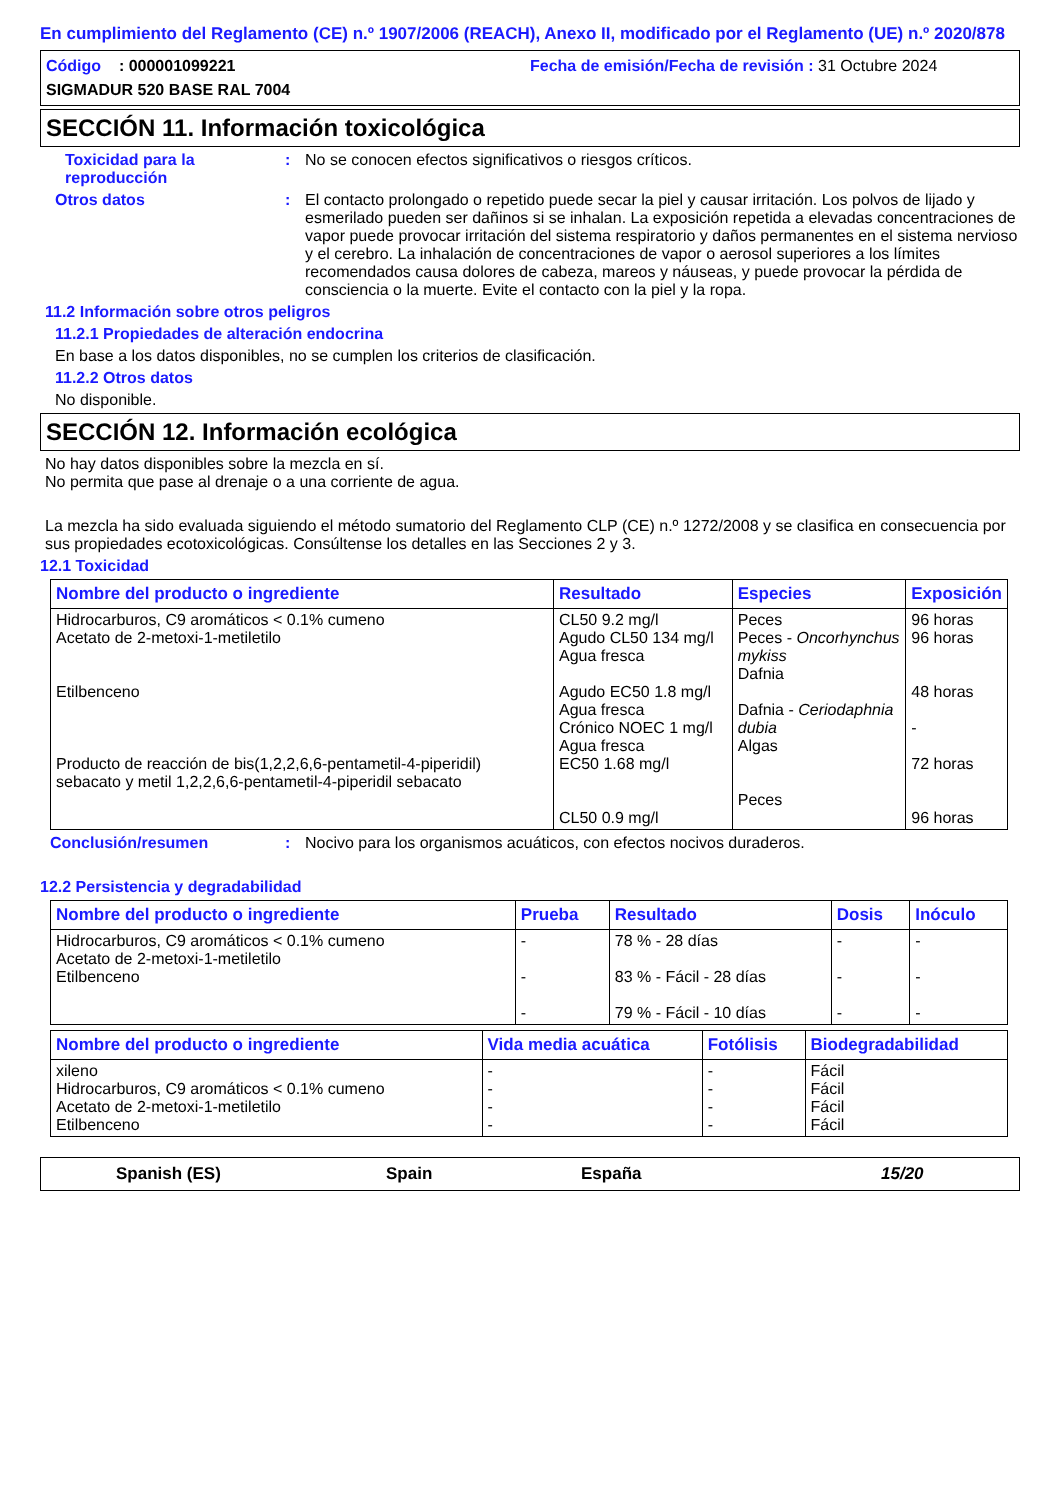En cumplimiento del Reglamento (CE) n.º 1907/2006 (REACH), Anexo II, modificado por el Reglamento (UE) n.º 2020/878
Código : 000001099221
Fecha de emisión/Fecha de revisión : 31 Octubre 2024
SIGMADUR 520 BASE RAL 7004
SECCIÓN 11. Información toxicológica
Toxicidad para la reproducción
: No se conocen efectos significativos o riesgos críticos.
Otros datos : El contacto prolongado o repetido puede secar la piel y causar irritación. Los polvos de lijado y esmerilado pueden ser dañinos si se inhalan. La exposición repetida a elevadas concentraciones de vapor puede provocar irritación del sistema respiratorio y daños permanentes en el sistema nervioso y el cerebro. La inhalación de concentraciones de vapor o aerosol superiores a los límites recomendados causa dolores de cabeza, mareos y náuseas, y puede provocar la pérdida de consciencia o la muerte. Evite el contacto con la piel y la ropa.
11.2 Información sobre otros peligros
11.2.1 Propiedades de alteración endocrina
En base a los datos disponibles, no se cumplen los criterios de clasificación.
11.2.2 Otros datos
No disponible.
SECCIÓN 12. Información ecológica
No hay datos disponibles sobre la mezcla en sí.
No permita que pase al drenaje o a una corriente de agua.
La mezcla ha sido evaluada siguiendo el método sumatorio del Reglamento CLP (CE) n.º 1272/2008 y se clasifica en consecuencia por sus propiedades ecotoxicológicas. Consúltense los detalles en las Secciones 2 y 3.
12.1 Toxicidad
| Nombre del producto o ingrediente | Resultado | Especies | Exposición |
| --- | --- | --- | --- |
| Hidrocarburos, C9 aromáticos < 0.1% cumeno Acetato de 2-metoxi-1-metiletilo Etilbenceno Producto de reacción de bis(1,2,2,6,6-pentametil-4-piperidil) sebacato y metil 1,2,2,6,6-pentametil-4-piperidil sebacato | CL50 9.2 mg/l Agudo CL50 134 mg/l Agua fresca Agudo EC50 1.8 mg/l Agua fresca Crónico NOEC 1 mg/l Agua fresca EC50 1.68 mg/l CL50 0.9 mg/l | Peces Peces - Oncorhynchus mykiss Dafnia Dafnia - Ceriodaphnia dubia Algas Peces | 96 horas 96 horas 48 horas - 72 horas 96 horas |
Conclusión/resumen : Nocivo para los organismos acuáticos, con efectos nocivos duraderos.
12.2 Persistencia y degradabilidad
| Nombre del producto o ingrediente | Prueba | Resultado | Dosis | Inóculo |
| --- | --- | --- | --- | --- |
| Hidrocarburos, C9 aromáticos < 0.1% cumeno Acetato de 2-metoxi-1-metiletilo Etilbenceno | - - - | 78 % - 28 días 83 % - Fácil - 28 días 79 % - Fácil - 10 días | - - - | - - - |
| Nombre del producto o ingrediente | Vida media acuática | Fotólisis | Biodegradabilidad |
| --- | --- | --- | --- |
| xileno Hidrocarburos, C9 aromáticos < 0.1% cumeno Acetato de 2-metoxi-1-metiletilo Etilbenceno | - - - - | - - - - | Fácil Fácil Fácil Fácil |
Spanish (ES) Spain España 15/20